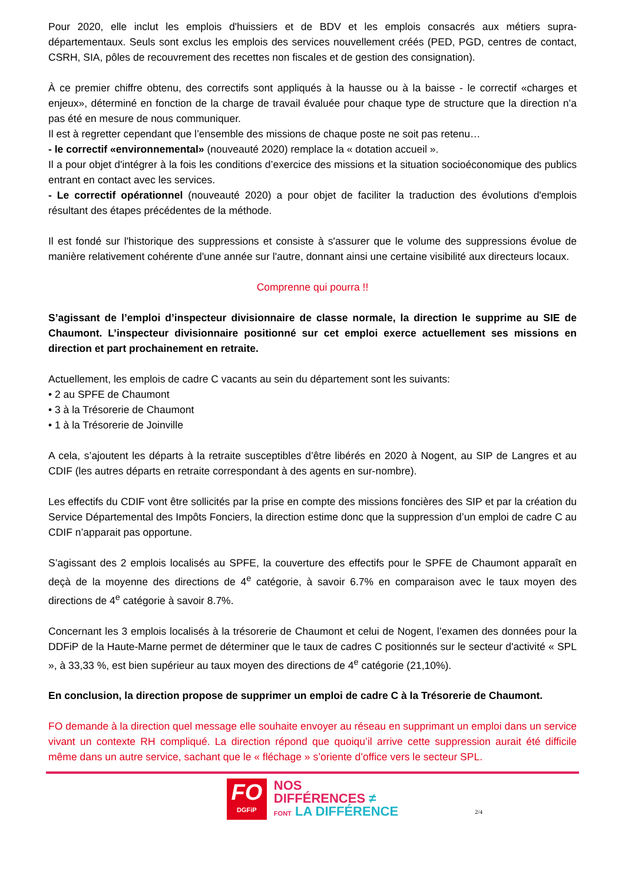Pour 2020, elle inclut les emplois d'huissiers et de BDV et les emplois consacrés aux métiers supra-départementaux. Seuls sont exclus les emplois des services nouvellement créés (PED, PGD, centres de contact, CSRH, SIA, pôles de recouvrement des recettes non fiscales et de gestion des consignation).
À ce premier chiffre obtenu, des correctifs sont appliqués à la hausse ou à la baisse - le correctif «charges et enjeux», déterminé en fonction de la charge de travail évaluée pour chaque type de structure que la direction n’a pas été en mesure de nous communiquer.
Il est à regretter cependant que l’ensemble des missions de chaque poste ne soit pas retenu…
- le correctif «environnemental» (nouveauté 2020) remplace la « dotation accueil ».
Il a pour objet d'intégrer à la fois les conditions d’exercice des missions et la situation socioéconomique des publics entrant en contact avec les services.
- Le correctif opérationnel (nouveauté 2020) a pour objet de faciliter la traduction des évolutions d'emplois résultant des étapes précédentes de la méthode.
Il est fondé sur l'historique des suppressions et consiste à s'assurer que le volume des suppressions évolue de manière relativement cohérente d'une année sur l'autre, donnant ainsi une certaine visibilité aux directeurs locaux.
Comprenne qui pourra !!
S’agissant de l’emploi d’inspecteur divisionnaire de classe normale, la direction le supprime au SIE de Chaumont. L’inspecteur divisionnaire positionné sur cet emploi exerce actuellement ses missions en direction et part prochainement en retraite.
Actuellement, les emplois de cadre C vacants au sein du département sont les suivants:
• 2 au SPFE de Chaumont
• 3 à la Trésorerie de Chaumont
• 1 à la Trésorerie de Joinville
A cela, s’ajoutent les départs à la retraite susceptibles d’être libérés en 2020 à Nogent, au SIP de Langres et au CDIF (les autres départs en retraite correspondant à des agents en sur-nombre).
Les effectifs du CDIF vont être sollicités par la prise en compte des missions foncières des SIP et par la création du Service Départemental des Impôts Fonciers, la direction estime donc que la suppression d’un emploi de cadre C au CDIF n’apparait pas opportune.
S’agissant des 2 emplois localisés au SPFE, la couverture des effectifs pour le SPFE de Chaumont apparaît en deçà de la moyenne des directions de 4<sup>e</sup> catégorie, à savoir 6.7% en comparaison avec le taux moyen des directions de 4<sup>e</sup> catégorie à savoir 8.7%.
Concernant les 3 emplois localisés à la trésorerie de Chaumont et celui de Nogent, l’examen des données pour la DDFiP de la Haute-Marne permet de déterminer que le taux de cadres C positionnés sur le secteur d'activité « SPL », à 33,33 %, est bien supérieur au taux moyen des directions de 4<sup>e</sup> catégorie (21,10%).
En conclusion, la direction propose de supprimer un emploi de cadre C à la Trésorerie de Chaumont.
FO demande à la direction quel message elle souhaite envoyer au réseau en supprimant un emploi dans un service vivant un contexte RH compliqué. La direction répond que quoiqu’il arrive cette suppression aurait été difficile même dans un autre service, sachant que le « fléchage » s’oriente d’office vers le secteur SPL.
FO
DGFiP
NOS
DIFFÉRENCES ≠
FONT LA DIFFÉRENCE
2/4